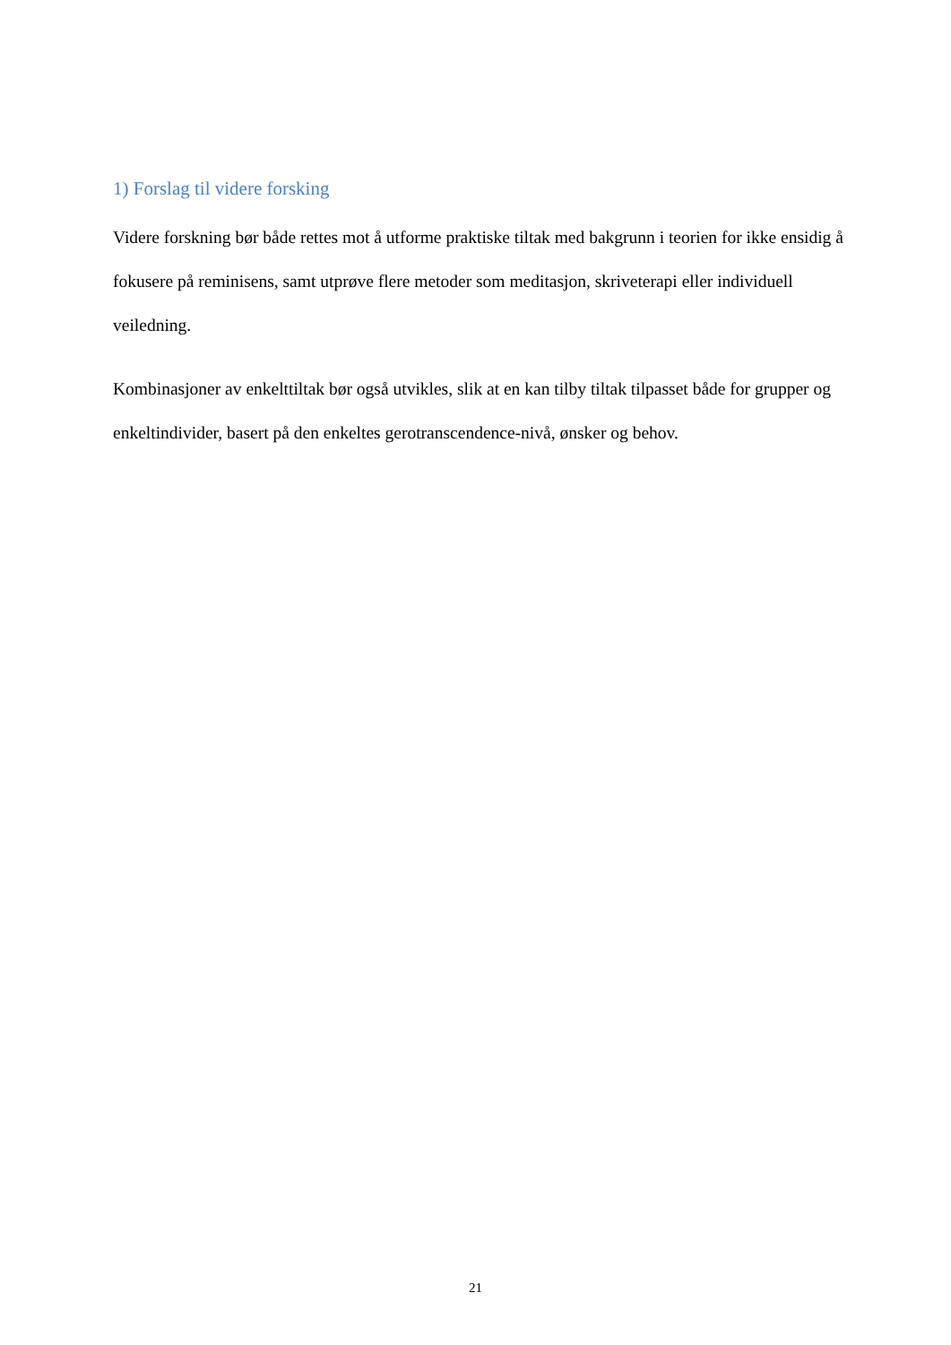1) Forslag til videre forsking
Videre forskning bør både rettes mot å utforme praktiske tiltak med bakgrunn i teorien for ikke ensidig å fokusere på reminisens, samt utprøve flere metoder som meditasjon, skriveterapi eller individuell veiledning.
Kombinasjoner av enkelttiltak bør også utvikles, slik at en kan tilby tiltak tilpasset både for grupper og enkeltindivider, basert på den enkeltes gerotranscendence-nivå, ønsker og behov.
21